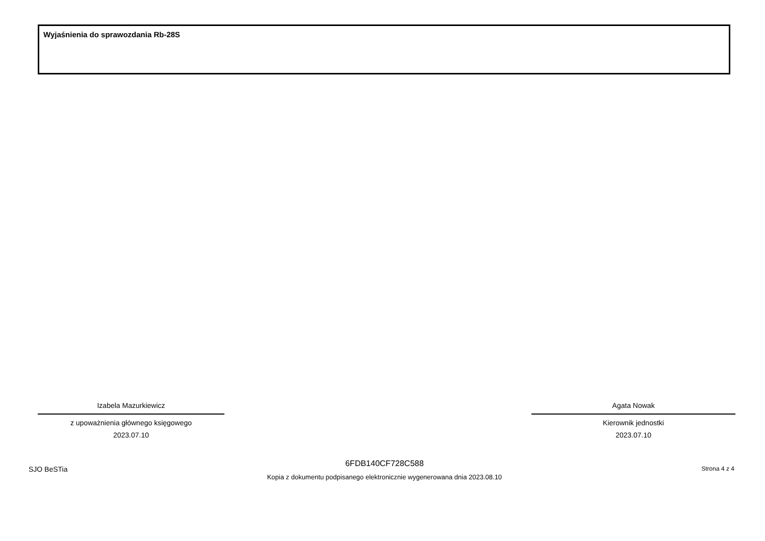Wyjaśnienia do sprawozdania Rb-28S
Izabela Mazurkiewicz
z upoważnienia głównego księgowego
2023.07.10
Agata Nowak
Kierownik jednostki
2023.07.10
SJO BeSTia
6FDB140CF728C588
Kopia z dokumentu podpisanego elektronicznie wygenerowana dnia 2023.08.10
Strona 4 z 4